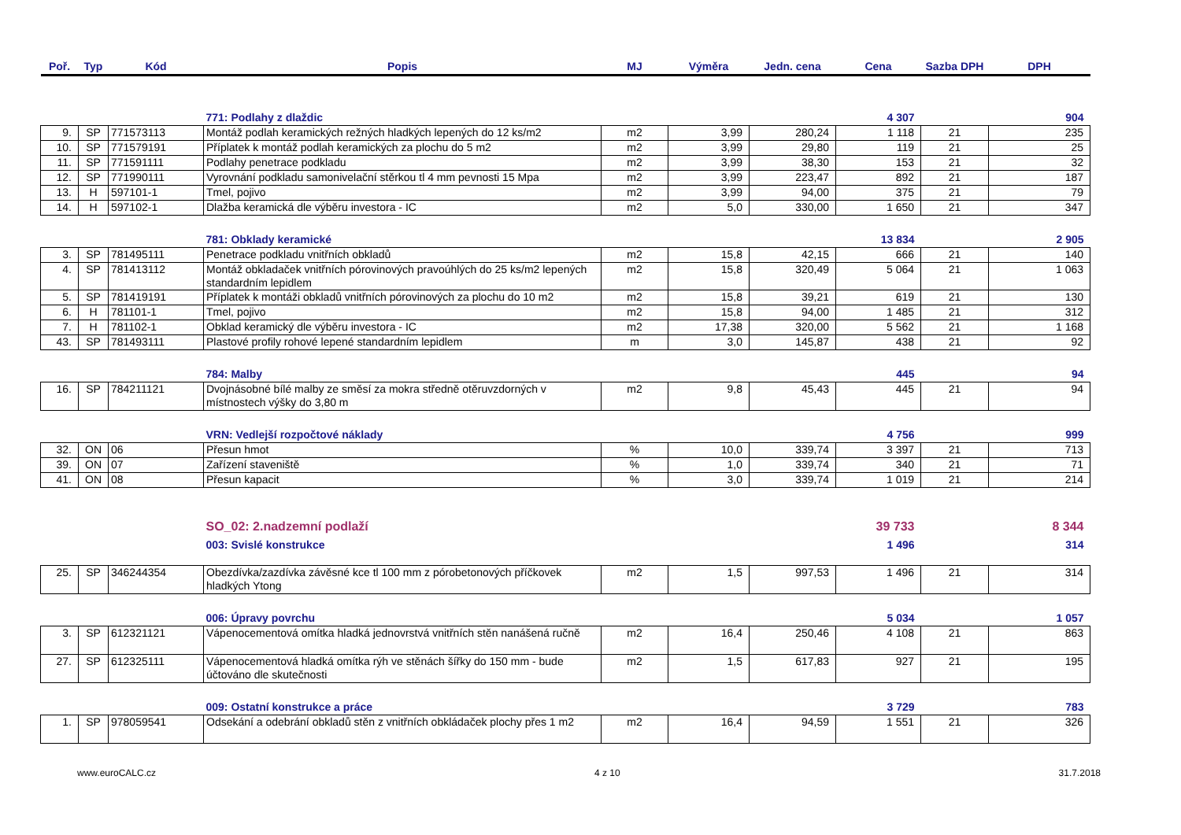| Poř. | Typ | Kód | Popis | MJ | Výměra | Jedn. cena | Cena | Sazba DPH | DPH |
| --- | --- | --- | --- | --- | --- | --- | --- | --- | --- |
| | | | 771: Podlahy z dlaždic | | | | 4 307 | | 904 |
| 9. | SP | 771573113 | Montáž podlah keramických režných hladkých lepených do 12 ks/m2 | m2 | 3,99 | 280,24 | 1 118 | 21 | 235 |
| 10. | SP | 771579191 | Příplatek k montáž podlah keramických za plochu do 5 m2 | m2 | 3,99 | 29,80 | 119 | 21 | 25 |
| 11. | SP | 771591111 | Podlahy penetrace podkladu | m2 | 3,99 | 38,30 | 153 | 21 | 32 |
| 12. | SP | 771990111 | Vyrovnání podkladu samonivelační stěrkou tl 4 mm pevnosti 15 Mpa | m2 | 3,99 | 223,47 | 892 | 21 | 187 |
| 13. | H | 597101-1 | Tmel, pojivo | m2 | 3,99 | 94,00 | 375 | 21 | 79 |
| 14. | H | 597102-1 | Dlažba keramická dle výběru investora - IC | m2 | 5,0 | 330,00 | 1 650 | 21 | 347 |
| | | | 781: Obklady keramické | | | | 13 834 | | 2 905 |
| 3. | SP | 781495111 | Penetrace podkladu vnitřních obkladů | m2 | 15,8 | 42,15 | 666 | 21 | 140 |
| 4. | SP | 781413112 | Montáž obkladaček vnitřních pórovinových pravoúhlých do 25 ks/m2 lepených standardním lepidlem | m2 | 15,8 | 320,49 | 5 064 | 21 | 1 063 |
| 5. | SP | 781419191 | Příplatek k montáži obkladů vnitřních pórovinových za plochu do 10 m2 | m2 | 15,8 | 39,21 | 619 | 21 | 130 |
| 6. | H | 781101-1 | Tmel, pojivo | m2 | 15,8 | 94,00 | 1 485 | 21 | 312 |
| 7. | H | 781102-1 | Obklad keramický dle výběru investora - IC | m2 | 17,38 | 320,00 | 5 562 | 21 | 1 168 |
| 43. | SP | 781493111 | Plastové profily rohové lepené standardním lepidlem | m | 3,0 | 145,87 | 438 | 21 | 92 |
| | | | 784: Malby | | | | 445 | | 94 |
| 16. | SP | 784211121 | Dvojnásobné bílé malby ze směsí za mokra středně otěruvzdorných v místnostech výšky do 3,80 m | m2 | 9,8 | 45,43 | 445 | 21 | 94 |
| | | | VRN: Vedlejší rozpočtové náklady | | | | 4 756 | | 999 |
| 32. | ON | 06 | Přesun hmot | % | 10,0 | 339,74 | 3 397 | 21 | 713 |
| 39. | ON | 07 | Zařízení staveniště | % | 1,0 | 339,74 | 340 | 21 | 71 |
| 41. | ON | 08 | Přesun kapacit | % | 3,0 | 339,74 | 1 019 | 21 | 214 |
| | | | SO_02: 2.nadzemní podlaží | | | | 39 733 | | 8 344 |
| | | | 003: Svislé konstrukce | | | | 1 496 | | 314 |
| 25. | SP | 346244354 | Obezdívka/zazdívka závěsné kce tl 100 mm z pórobetonových příčkovek hladkých Ytong | m2 | 1,5 | 997,53 | 1 496 | 21 | 314 |
| | | | 006: Úpravy povrchu | | | | 5 034 | | 1 057 |
| 3. | SP | 612321121 | Vápenocementová omítka hladká jednovrstvá vnitřních stěn nanášená ručně | m2 | 16,4 | 250,46 | 4 108 | 21 | 863 |
| 27. | SP | 612325111 | Vápenocementová hladká omítka rýh ve stěnách šířky do 150 mm - bude účtováno dle skutečnosti | m2 | 1,5 | 617,83 | 927 | 21 | 195 |
| | | | 009: Ostatní konstrukce a práce | | | | 3 729 | | 783 |
| 1. | SP | 978059541 | Odsekání a odebrání obkladů stěn z vnitřních obkládaček plochy přes 1 m2 | m2 | 16,4 | 94,59 | 1 551 | 21 | 326 |
www.euroCALC.cz 4 z 10 31.7.2018